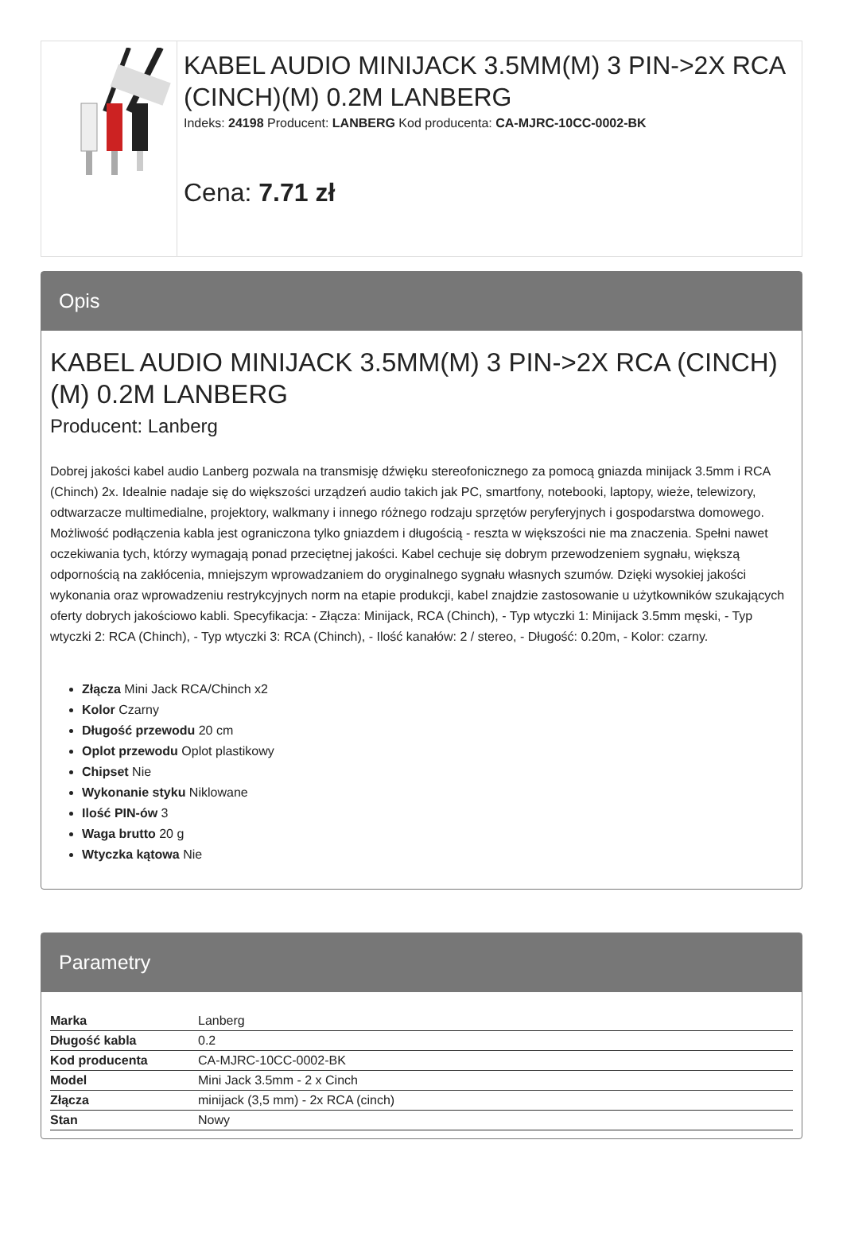KABEL AUDIO MINIJACK 3.5MM(M) 3 PIN->2X RCA (CINCH)(M) 0.2M LANBERG
Indeks: 24198 Producent: LANBERG Kod producenta: CA-MJRC-10CC-0002-BK
Cena: 7.71 zł
Opis
KABEL AUDIO MINIJACK 3.5MM(M) 3 PIN->2X RCA (CINCH)(M) 0.2M LANBERG
Producent: Lanberg
Dobrej jakości kabel audio Lanberg pozwala na transmisję dźwięku stereofonicznego za pomocą gniazda minijack 3.5mm i RCA (Chinch) 2x. Idealnie nadaje się do większości urządzeń audio takich jak PC, smartfony, notebooki, laptopy, wieże, telewizory, odtwarzacze multimedialne, projektory, walkmany i innego różnego rodzaju sprzętów peryferyjnych i gospodarstwa domowego. Możliwość podłączenia kabla jest ograniczona tylko gniazdem i długością - reszta w większości nie ma znaczenia. Spełni nawet oczekiwania tych, którzy wymagają ponad przeciętnej jakości. Kabel cechuje się dobrym przewodzeniem sygnału, większą odpornością na zakłócenia, mniejszym wprowadzaniem do oryginalnego sygnału własnych szumów. Dzięki wysokiej jakości wykonania oraz wprowadzeniu restrykcyjnych norm na etapie produkcji, kabel znajdzie zastosowanie u użytkowników szukających oferty dobrych jakościowo kabli. Specyfikacja: - Złącza: Minijack, RCA (Chinch), - Typ wtyczki 1: Minijack 3.5mm męski, - Typ wtyczki 2: RCA (Chinch), - Typ wtyczki 3: RCA (Chinch), - Ilość kanałów: 2 / stereo, - Długość: 0.20m, - Kolor: czarny.
Złącza Mini Jack RCA/Chinch x2
Kolor Czarny
Długość przewodu 20 cm
Oplot przewodu Oplot plastikowy
Chipset Nie
Wykonanie styku Niklowane
Ilość PIN-ów 3
Waga brutto 20 g
Wtyczka kątowa Nie
Parametry
| Marka | Lanberg |
| Długość kabla | 0.2 |
| Kod producenta | CA-MJRC-10CC-0002-BK |
| Model | Mini Jack 3.5mm - 2 x Cinch |
| Złącza | minijack (3,5 mm) - 2x RCA (cinch) |
| Stan | Nowy |